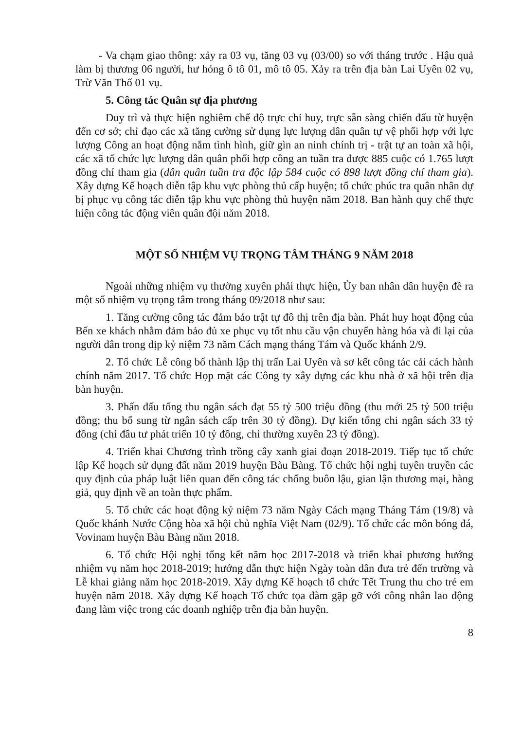- Va chạm giao thông: xảy ra 03 vụ, tăng 03 vụ (03/00) so với tháng trước . Hậu quả làm bị thương 06 người, hư hỏng ô tô 01, mô tô 05. Xảy ra trên địa bàn Lai Uyên 02 vụ, Trừ Văn Thố 01 vụ.
5. Công tác Quân sự địa phương
Duy trì và thực hiện nghiêm chế độ trực chỉ huy, trực sẵn sàng chiến đấu từ huyện đến cơ sở; chỉ đạo các xã tăng cường sử dụng lực lượng dân quân tự vệ phối hợp với lực lượng Công an hoạt động nắm tình hình, giữ gìn an ninh chính trị - trật tự an toàn xã hội, các xã tổ chức lực lượng dân quân phối hợp công an tuần tra được 885 cuộc có 1.765 lượt đồng chí tham gia (dân quân tuần tra độc lập 584 cuộc có 898 lượt đồng chí tham gia). Xây dựng Kế hoạch diễn tập khu vực phòng thủ cấp huyện; tổ chức phúc tra quân nhân dự bị phục vụ công tác diễn tập khu vực phòng thủ huyện năm 2018. Ban hành quy chế thực hiện công tác động viên quân đội năm 2018.
MỘT SỐ NHIỆM VỤ TRỌNG TÂM THÁNG 9 NĂM 2018
Ngoài những nhiệm vụ thường xuyên phải thực hiện, Ủy ban nhân dân huyện đề ra một số nhiệm vụ trọng tâm trong tháng 09/2018 như sau:
1. Tăng cường công tác đảm bảo trật tự đô thị trên địa bàn. Phát huy hoạt động của Bến xe khách nhằm đảm bảo đủ xe phục vụ tốt nhu cầu vận chuyển hàng hóa và đi lại của người dân trong dịp kỷ niệm 73 năm Cách mạng tháng Tám và Quốc khánh 2/9.
2. Tổ chức Lễ công bố thành lập thị trấn Lai Uyên và sơ kết công tác cải cách hành chính năm 2017. Tổ chức Họp mặt các Công ty xây dựng các khu nhà ở xã hội trên địa bàn huyện.
3. Phấn đấu tổng thu ngân sách đạt 55 tỷ 500 triệu đồng (thu mới 25 tỷ 500 triệu đồng; thu bổ sung từ ngân sách cấp trên 30 tỷ đồng). Dự kiến tổng chi ngân sách 33 tỷ đồng (chi đầu tư phát triển 10 tỷ đồng, chi thường xuyên 23 tỷ đồng).
4. Triển khai Chương trình trồng cây xanh giai đoạn 2018-2019. Tiếp tục tổ chức lập Kế hoạch sử dụng đất năm 2019 huyện Bàu Bàng. Tổ chức hội nghị tuyên truyền các quy định của pháp luật liên quan đến công tác chống buôn lậu, gian lận thương mại, hàng giả, quy định về an toàn thực phẩm.
5. Tổ chức các hoạt động kỷ niệm 73 năm Ngày Cách mạng Tháng Tám (19/8) và Quốc khánh Nước Cộng hòa xã hội chủ nghĩa Việt Nam (02/9). Tổ chức các môn bóng đá, Vovinam huyện Bàu Bàng năm 2018.
6. Tổ chức Hội nghị tổng kết năm học 2017-2018 và triển khai phương hướng nhiệm vụ năm học 2018-2019; hướng dẫn thực hiện Ngày toàn dân đưa trẻ đến trường và Lễ khai giảng năm học 2018-2019. Xây dựng Kế hoạch tổ chức Tết Trung thu cho trẻ em huyện năm 2018. Xây dựng Kế hoạch Tổ chức tọa đàm gặp gỡ với công nhân lao động đang làm việc trong các doanh nghiệp trên địa bàn huyện.
8